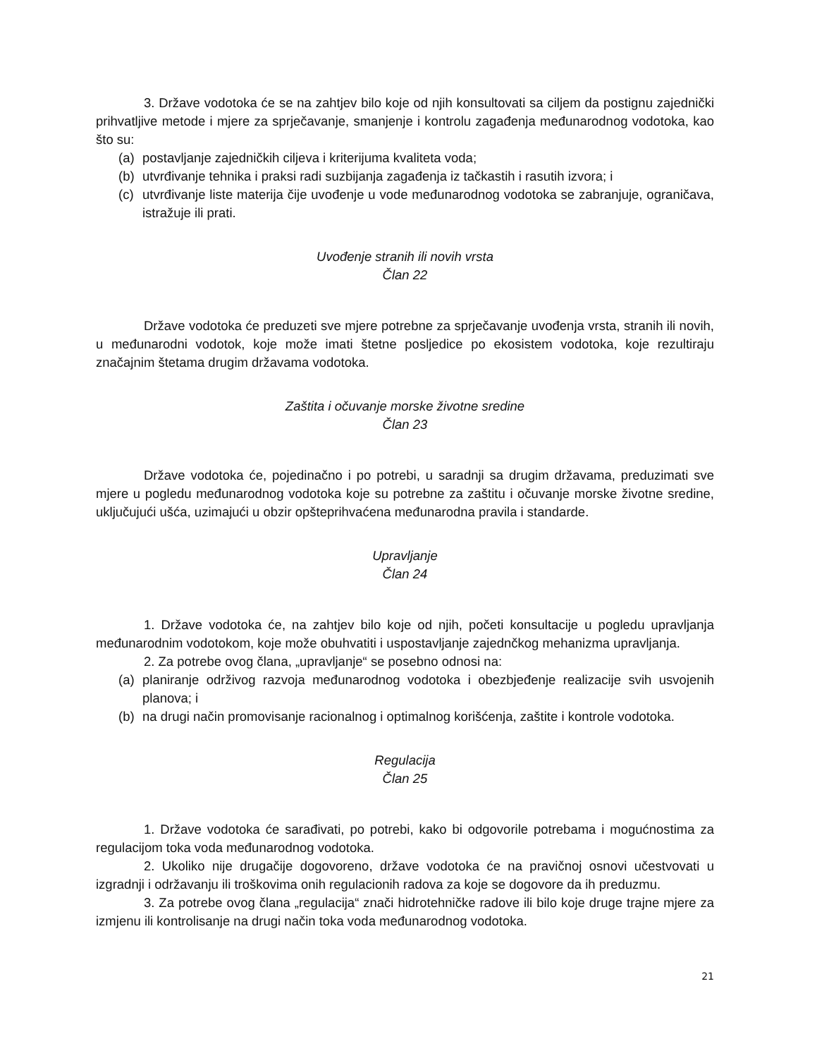3. Države vodotoka će se na zahtjev bilo koje od njih konsultovati sa ciljem da postignu zajednički prihvatljive metode i mjere za sprječavanje, smanjenje i kontrolu zagađenja međunarodnog vodotoka, kao što su:
(a) postavljanje zajedničkih ciljeva i kriterijuma kvaliteta voda;
(b) utvrđivanje tehnika i praksi radi suzbijanja zagađenja iz tačkastih i rasutih izvora; i
(c) utvrđivanje liste materija čije uvođenje u vode međunarodnog vodotoka se zabranjuje, ograničava, istražuje ili prati.
Uvođenje stranih ili novih vrsta
Član 22
Države vodotoka će preduzeti sve mjere potrebne za sprječavanje uvođenja vrsta, stranih ili novih, u međunarodni vodotok, koje može imati štetne posljedice po ekosistem vodotoka, koje rezultiraju značajnim štetama drugim državama vodotoka.
Zaštita i očuvanje morske životne sredine
Član 23
Države vodotoka će, pojedinačno i po potrebi, u saradnji sa drugim državama, preduzimati sve mjere u pogledu međunarodnog vodotoka koje su potrebne za zaštitu i očuvanje morske životne sredine, uključujući ušća, uzimajući u obzir opšteprihvaćena međunarodna pravila i standarde.
Upravljanje
Član 24
1. Države vodotoka će, na zahtjev bilo koje od njih, početi konsultacije u pogledu upravljanja međunarodnim vodotokom, koje može obuhvatiti i uspostavljanje zajednčkog mehanizma upravljanja.
2. Za potrebe ovog člana, „upravljanje“ se posebno odnosi na:
(a) planiranje održivog razvoja međunarodnog vodotoka i obezbjeđenje realizacije svih usvojenih planova; i
(b) na drugi način promovisanje racionalnog i optimalnog korišćenja, zaštite i kontrole vodotoka.
Regulacija
Član 25
1. Države vodotoka će sarađivati, po potrebi, kako bi odgovorile potrebama i mogućnostima za regulacijom toka voda međunarodnog vodotoka.
2. Ukoliko nije drugačije dogovoreno, države vodotoka će na pravičnoj osnovi učestvovati u izgradnji i održavanju ili troškovima onih regulacionih radova za koje se dogovore da ih preduzmu.
3. Za potrebe ovog člana „regulacija“ znači hidrotehničke radove ili bilo koje druge trajne mjere za izmjenu ili kontrolisanje na drugi način toka voda međunarodnog vodotoka.
21